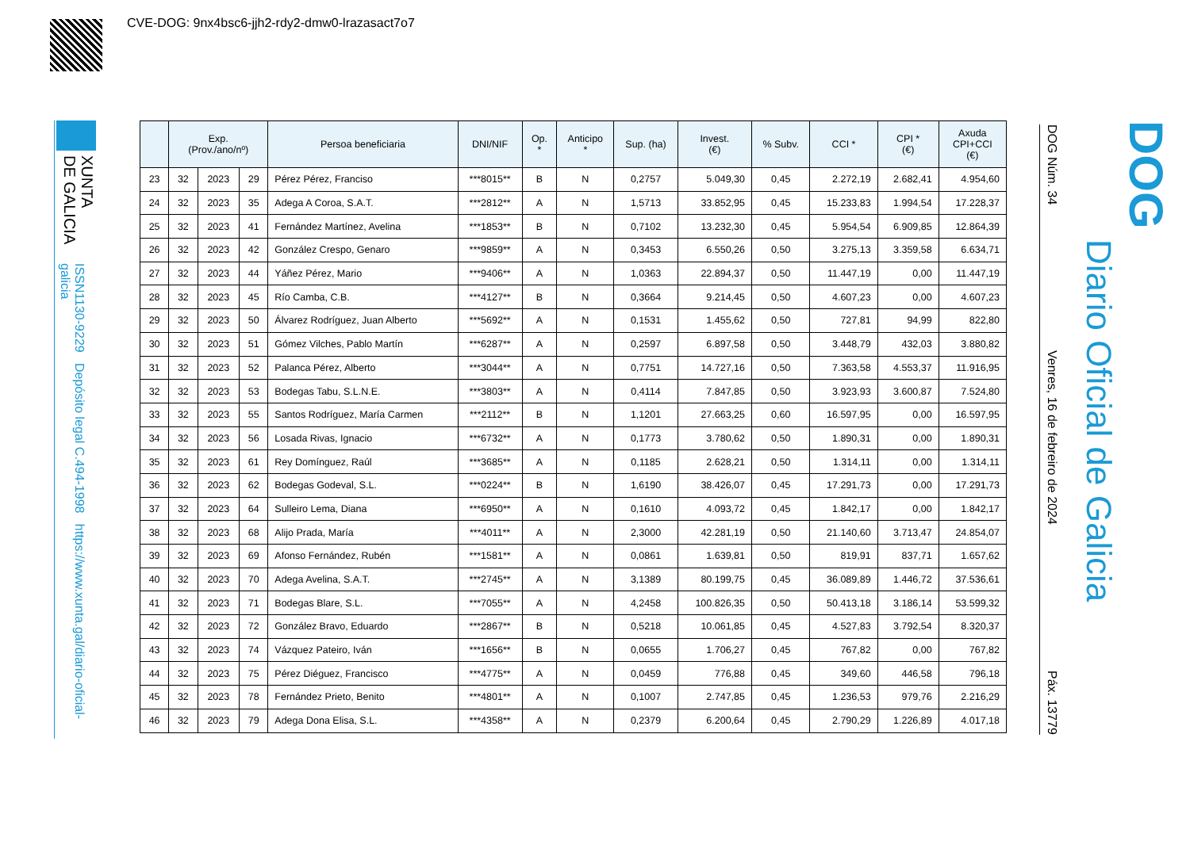CVE-DOG: 9nx4bsc6-jjh2-rdy2-dmw0-lrazasact7o7
XUNTA
DE GALICIA
ISSN1130-9229 Depósito legal C.494-1998 https://www.xunta.gal/diario-oficial-galicia
| | Exp. (Prov./ano/nº) | | | Persoa beneficiaria | DNI/NIF | Op. * | Anticipo * | Sup. (ha) | Invest. (€) | % Subv. | CCI * | CPI * (€) | Axuda CPI+CCI (€) |
| --- | --- | --- | --- | --- | --- | --- | --- | --- | --- | --- | --- | --- | --- |
| 23 | 32 | 2023 | 29 | Pérez Pérez, Franciso | ***8015** | B | N | 0,2757 | 5.049,30 | 0,45 | 2.272,19 | 2.682,41 | 4.954,60 |
| 24 | 32 | 2023 | 35 | Adega A Coroa, S.A.T. | ***2812** | A | N | 1,5713 | 33.852,95 | 0,45 | 15.233,83 | 1.994,54 | 17.228,37 |
| 25 | 32 | 2023 | 41 | Fernández Martínez, Avelina | ***1853** | B | N | 0,7102 | 13.232,30 | 0,45 | 5.954,54 | 6.909,85 | 12.864,39 |
| 26 | 32 | 2023 | 42 | González Crespo, Genaro | ***9859** | A | N | 0,3453 | 6.550,26 | 0,50 | 3.275,13 | 3.359,58 | 6.634,71 |
| 27 | 32 | 2023 | 44 | Yáñez Pérez, Mario | ***9406** | A | N | 1,0363 | 22.894,37 | 0,50 | 11.447,19 | 0,00 | 11.447,19 |
| 28 | 32 | 2023 | 45 | Río Camba, C.B. | ***4127** | B | N | 0,3664 | 9.214,45 | 0,50 | 4.607,23 | 0,00 | 4.607,23 |
| 29 | 32 | 2023 | 50 | Álvarez Rodríguez, Juan Alberto | ***5692** | A | N | 0,1531 | 1.455,62 | 0,50 | 727,81 | 94,99 | 822,80 |
| 30 | 32 | 2023 | 51 | Gómez Vilches, Pablo Martín | ***6287** | A | N | 0,2597 | 6.897,58 | 0,50 | 3.448,79 | 432,03 | 3.880,82 |
| 31 | 32 | 2023 | 52 | Palanca Pérez, Alberto | ***3044** | A | N | 0,7751 | 14.727,16 | 0,50 | 7.363,58 | 4.553,37 | 11.916,95 |
| 32 | 32 | 2023 | 53 | Bodegas Tabu, S.L.N.E. | ***3803** | A | N | 0,4114 | 7.847,85 | 0,50 | 3.923,93 | 3.600,87 | 7.524,80 |
| 33 | 32 | 2023 | 55 | Santos Rodríguez, María Carmen | ***2112** | B | N | 1,1201 | 27.663,25 | 0,60 | 16.597,95 | 0,00 | 16.597,95 |
| 34 | 32 | 2023 | 56 | Losada Rivas, Ignacio | ***6732** | A | N | 0,1773 | 3.780,62 | 0,50 | 1.890,31 | 0,00 | 1.890,31 |
| 35 | 32 | 2023 | 61 | Rey Domínguez, Raúl | ***3685** | A | N | 0,1185 | 2.628,21 | 0,50 | 1.314,11 | 0,00 | 1.314,11 |
| 36 | 32 | 2023 | 62 | Bodegas Godeval, S.L. | ***0224** | B | N | 1,6190 | 38.426,07 | 0,45 | 17.291,73 | 0,00 | 17.291,73 |
| 37 | 32 | 2023 | 64 | Sulleiro Lema, Diana | ***6950** | A | N | 0,1610 | 4.093,72 | 0,45 | 1.842,17 | 0,00 | 1.842,17 |
| 38 | 32 | 2023 | 68 | Alijo Prada, María | ***4011** | A | N | 2,3000 | 42.281,19 | 0,50 | 21.140,60 | 3.713,47 | 24.854,07 |
| 39 | 32 | 2023 | 69 | Afonso Fernández, Rubén | ***1581** | A | N | 0,0861 | 1.639,81 | 0,50 | 819,91 | 837,71 | 1.657,62 |
| 40 | 32 | 2023 | 70 | Adega Avelina, S.A.T. | ***2745** | A | N | 3,1389 | 80.199,75 | 0,45 | 36.089,89 | 1.446,72 | 37.536,61 |
| 41 | 32 | 2023 | 71 | Bodegas Blare, S.L. | ***7055** | A | N | 4,2458 | 100.826,35 | 0,50 | 50.413,18 | 3.186,14 | 53.599,32 |
| 42 | 32 | 2023 | 72 | González Bravo, Eduardo | ***2867** | B | N | 0,5218 | 10.061,85 | 0,45 | 4.527,83 | 3.792,54 | 8.320,37 |
| 43 | 32 | 2023 | 74 | Vázquez Pateiro, Iván | ***1656** | B | N | 0,0655 | 1.706,27 | 0,45 | 767,82 | 0,00 | 767,82 |
| 44 | 32 | 2023 | 75 | Pérez Diéguez, Francisco | ***4775** | A | N | 0,0459 | 776,88 | 0,45 | 349,60 | 446,58 | 796,18 |
| 45 | 32 | 2023 | 78 | Fernández Prieto, Benito | ***4801** | A | N | 0,1007 | 2.747,85 | 0,45 | 1.236,53 | 979,76 | 2.216,29 |
| 46 | 32 | 2023 | 79 | Adega Dona Elisa, S.L. | ***4358** | A | N | 0,2379 | 6.200,64 | 0,45 | 2.790,29 | 1.226,89 | 4.017,18 |
DOG Núm. 34 Venres, 16 de febreiro de 2024 Páx. 13779
DOG
Diario Oficial de Galicia